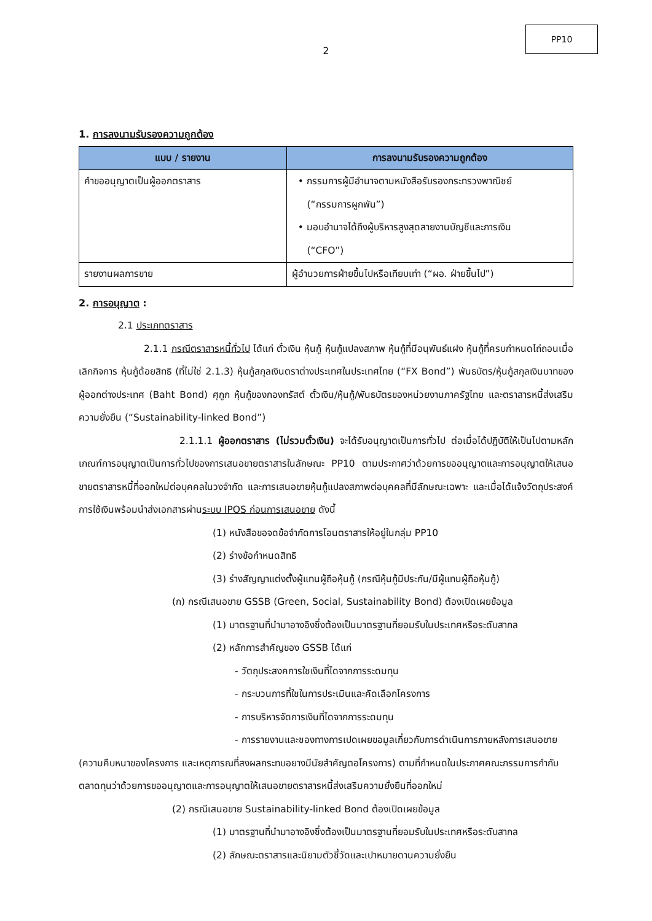PP10
2
1. การลงนามรับรองความถูกต้อง
| แบบ / รายงาน | การลงนามรับรองความถูกต้อง |
| --- | --- |
| คำขออนุญาตเป็นผู้ออกตราสาร | • กรรมการผู้มีอำนาจตามหนังสือรับรองกระทรวงพาณิชย์ (“กรรมการผูกพัน”) • มอบอำนาจได้ถึงผู้บริหารสูงสุดสายงานบัญชีและการเงิน (“CFO”) |
| รายงานผลการขาย | ผู้อำนวยการฝ่ายขึ้นไปหรือเทียบเท่า (“ผอ. ฝ่ายขึ้นไป”) |
2. การอนุญาต :
2.1 ประเภทตราสาร
2.1.1 กรณีตราสารหนี้ทั่วไป ได้แก่ ตั๋วเงิน หุ้นกู้ หุ้นกู้แปลงสภาพ หุ้นกู้ที่มีอนุพันธ์แฝง หุ้นกู้ที่ครบกำหนดไถ่ถอนเมื่อเลิกกิจการ หุ้นกู้ด้อยสิทธิ (ที่ไม่ใช่ 2.1.3) หุ้นกู้สกุลเงินตราต่างประเทศในประเทศไทย (“FX Bond”) พันธบัตร/หุ้นกู้สกุลเงินบาทของผู้ออกต่างประเทศ (Baht Bond) ศุกูก หุ้นกู้ของกองทรัสต์ ตั๋วเงิน/หุ้นกู้/พันธบัตรของหน่วยงานภาครัฐไทย และตราสารหนี้ส่งเสริมความยั่งยืน (“Sustainability-linked Bond”)
2.1.1.1 ผู้ออกตราสาร (ไม่รวมตั๋วเงิน) จะได้รับอนุญาตเป็นการทั่วไป ต่อเมื่อได้ปฏิบัติให้เป็นไปตามหลักเกณฑ์การอนุญาตเป็นการทั่วไปของการเสนอขายตราสารในลักษณะ PP10 ตามประกาศว่าด้วยการขออนุญาตและการอนุญาตให้เสนอขายตราสารหนี้ที่ออกใหม่ต่อบุคคลในวงจำกัด และการเสนอขายหุ้นกู้แปลงสภาพต่อบุคคลที่มีลักษณะเฉพาะ และเมื่อได้แจ้งวัตถุประสงค์การใช้เงินพร้อมนำส่งเอกสารผ่านระบบ IPOS ก่อนการเสนอขาย ดังนี้
(1) หนังสือขอจดข้อจำกัดการโอนตราสารให้อยู่ในกลุ่ม PP10
(2) ร่างข้อกำหนดสิทธิ
(3) ร่างสัญญาแต่งตั้งผู้แทนผู้ถือหุ้นกู้ (กรณีหุ้นกู้มีประกัน/มีผู้แทนผู้ถือหุ้นกู้)
(ก) กรณีเสนอขาย GSSB (Green, Social, Sustainability Bond) ต้องเปิดเผยข้อมูล
(1) มาตรฐานที่นำมาอางอิงซึ่งต้องเป็นมาตรฐานที่ยอมรับในประเทศหรือระดับสากล
(2) หลักการสำคัญของ GSSB ได้แก่
- วัตถุประสงคการใชเงินที่ไดจากการระดมทุน
- กระบวนการที่ใชในการประเมินและคัดเลือกโครงการ
- การบริหารจัดการเงินที่ไดจากการระดมทุน
- การรายงานและชองทางการเปดเผยขอมูลเกี่ยวกับการดำเนินการภายหลังการเสนอขาย (ความคืบหนาของโครงการ และเหตุการณที่สงผลกระทบอยางมีนัยสำคัญตอโครงการ) ตามที่กำหนดในประกาศคณะกรรมการกำกับตลาดทุนว่าด้วยการขออนุญาตและการอนุญาตให้เสนอขายตราสารหนี้ส่งเสริมความยั่งยืนที่ออกใหม่
(2) กรณีเสนอขาย Sustainability-linked Bond ต้องเปิดเผยข้อมูล
(1) มาตรฐานที่นำมาอางอิงซึ่งต้องเป็นมาตรฐานที่ยอมรับในประเทศหรือระดับสากล
(2) ลักษณะตราสารและนิยามตัวชี้วัดและเปาหมายดานความยั่งยืน